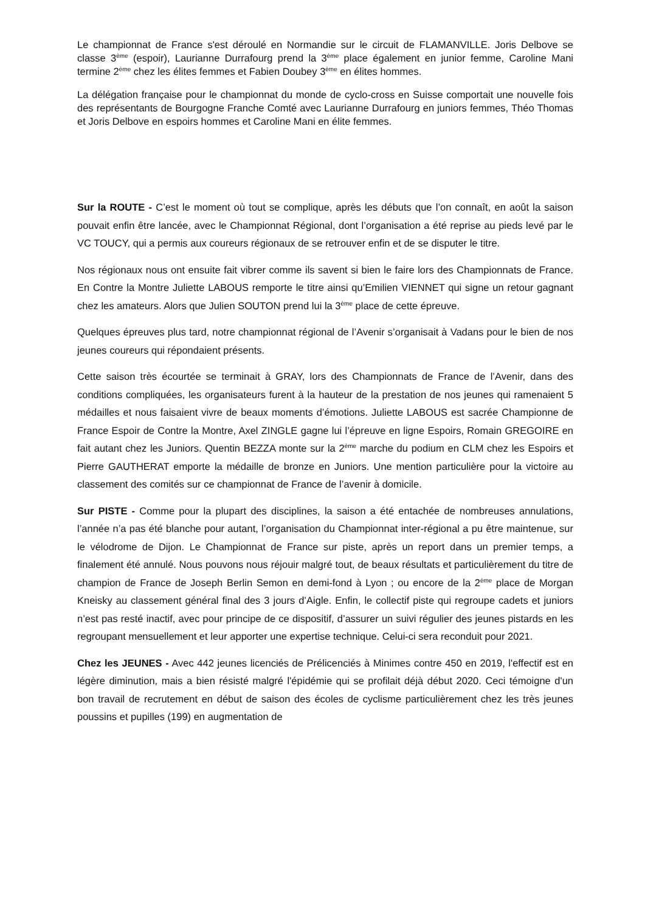Le championnat de France s'est déroulé en Normandie sur le circuit de FLAMANVILLE. Joris Delbove se classe 3<sup>ème</sup> (espoir), Laurianne Durrafourg prend la 3<sup>ème</sup> place également en junior femme, Caroline Mani termine 2<sup>ème</sup> chez les élites femmes et Fabien Doubey 3<sup>ème</sup> en élites hommes.
La délégation française pour le championnat du monde de cyclo-cross en Suisse comportait une nouvelle fois des représentants de Bourgogne Franche Comté avec Laurianne Durrafourg en juniors femmes, Théo Thomas et Joris Delbove en espoirs hommes et Caroline Mani en élite femmes.
Sur la ROUTE - C’est le moment où tout se complique, après les débuts que l’on connaît, en août la saison pouvait enfin être lancée, avec le Championnat Régional, dont l’organisation a été reprise au pieds levé par le VC TOUCY, qui a permis aux coureurs régionaux de se retrouver enfin et de se disputer le titre.
Nos régionaux nous ont ensuite fait vibrer comme ils savent si bien le faire lors des Championnats de France. En Contre la Montre Juliette LABOUS remporte le titre ainsi qu’Emilien VIENNET qui signe un retour gagnant chez les amateurs. Alors que Julien SOUTON prend lui la 3<sup>ème</sup> place de cette épreuve.
Quelques épreuves plus tard, notre championnat régional de l’Avenir s’organisait à Vadans pour le bien de nos jeunes coureurs qui répondaient présents.
Cette saison très écourtée se terminait à GRAY, lors des Championnats de France de l’Avenir, dans des conditions compliquées, les organisateurs furent à la hauteur de la prestation de nos jeunes qui ramenaient 5 médailles et nous faisaient vivre de beaux moments d’émotions. Juliette LABOUS est sacrée Championne de France Espoir de Contre la Montre, Axel ZINGLE gagne lui l’épreuve en ligne Espoirs, Romain GREGOIRE en fait autant chez les Juniors. Quentin BEZZA monte sur la 2<sup>ème</sup> marche du podium en CLM chez les Espoirs et Pierre GAUTHERAT emporte la médaille de bronze en Juniors. Une mention particulière pour la victoire au classement des comités sur ce championnat de France de l’avenir à domicile.
Sur PISTE - Comme pour la plupart des disciplines, la saison a été entachée de nombreuses annulations, l’année n’a pas été blanche pour autant, l’organisation du Championnat inter-régional a pu être maintenue, sur le vélodrome de Dijon. Le Championnat de France sur piste, après un report dans un premier temps, a finalement été annulé. Nous pouvons nous réjouir malgré tout, de beaux résultats et particulièrement du titre de champion de France de Joseph Berlin Semon en demi-fond à Lyon ; ou encore de la 2<sup>ème</sup> place de Morgan Kneisky au classement général final des 3 jours d’Aigle. Enfin, le collectif piste qui regroupe cadets et juniors n’est pas resté inactif, avec pour principe de ce dispositif, d’assurer un suivi régulier des jeunes pistards en les regroupant mensuellement et leur apporter une expertise technique. Celui-ci sera reconduit pour 2021.
Chez les JEUNES - Avec 442 jeunes licenciés de Prélicenciés à Minimes contre 450 en 2019, l'effectif est en légère diminution, mais a bien résisté malgré l'épidémie qui se profilait déjà début 2020. Ceci témoigne d'un bon travail de recrutement en début de saison des écoles de cyclisme particulièrement chez les très jeunes poussins et pupilles (199) en augmentation de